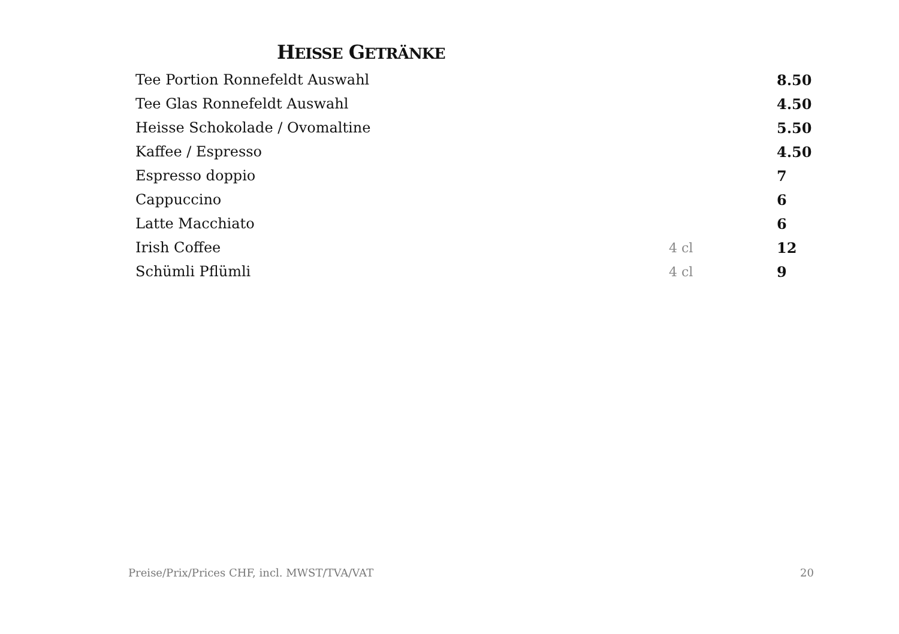HEISSE GETRÄNKE
| Tee Portion Ronnefeldt Auswahl | | 8.50 |
| Tee Glas Ronnefeldt Auswahl | | 4.50 |
| Heisse Schokolade / Ovomaltine | | 5.50 |
| Kaffee / Espresso | | 4.50 |
| Espresso doppio | | 7 |
| Cappuccino | | 6 |
| Latte Macchiato | | 6 |
| Irish Coffee | 4 cl | 12 |
| Schümli Pflümli | 4 cl | 9 |
Preise/Prix/Prices CHF, incl. MWST/TVA/VAT 20